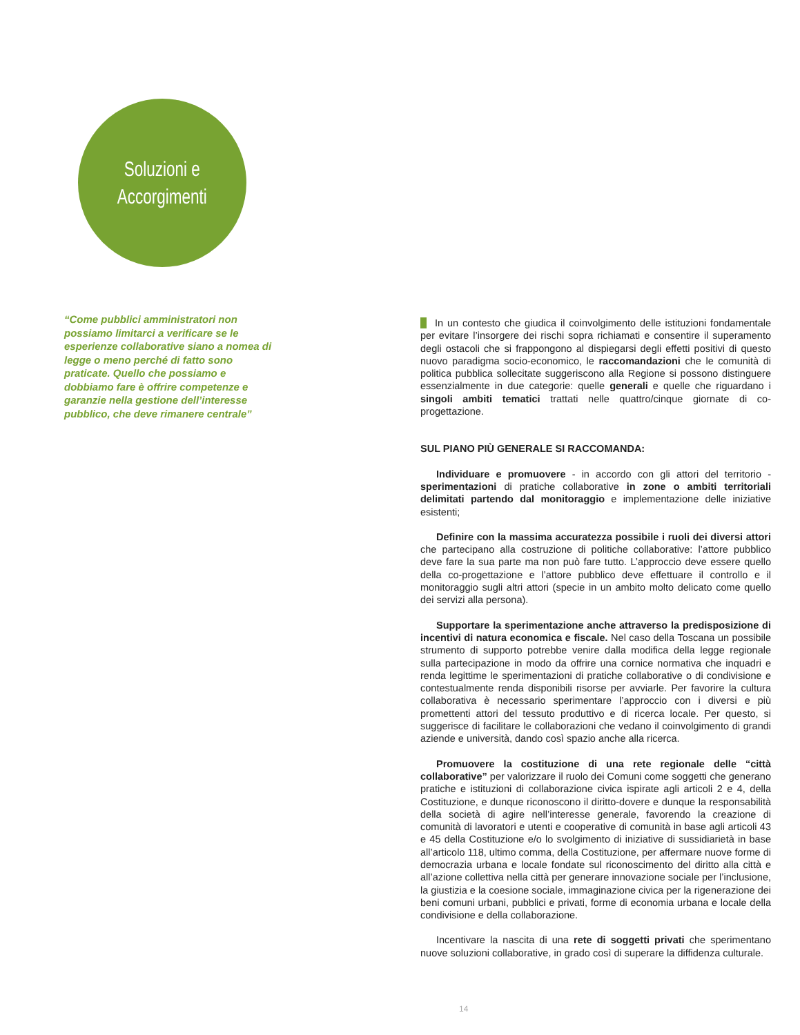Soluzioni e
Accorgimenti
“Come pubblici amministratori non possiamo limitarci a verificare se le esperienze collaborative siano a nomea di legge o meno perché di fatto sono praticate. Quello che possiamo e dobbiamo fare è offrire competenze e garanzie nella gestione dell’interesse pubblico, che deve rimanere centrale”
In un contesto che giudica il coinvolgimento delle istituzioni fondamentale per evitare l’insorgere dei rischi sopra richiamati e consentire il superamento degli ostacoli che si frappongono al dispiegarsi degli effetti positivi di questo nuovo paradigma socio-economico, le raccomandazioni che le comunità di politica pubblica sollecitate suggeriscono alla Regione si possono distinguere essenzialmente in due categorie: quelle generali e quelle che riguardano i singoli ambiti tematici trattati nelle quattro/cinque giornate di co-progettazione.
SUL PIANO PIÙ GENERALE SI RACCOMANDA:
Individuare e promuovere - in accordo con gli attori del territorio - sperimentazioni di pratiche collaborative in zone o ambiti territoriali delimitati partendo dal monitoraggio e implementazione delle iniziative esistenti;
Definire con la massima accuratezza possibile i ruoli dei diversi attori che partecipano alla costruzione di politiche collaborative: l’attore pubblico deve fare la sua parte ma non può fare tutto. L’approccio deve essere quello della co-progettazione e l’attore pubblico deve effettuare il controllo e il monitoraggio sugli altri attori (specie in un ambito molto delicato come quello dei servizi alla persona).
Supportare la sperimentazione anche attraverso la predisposizione di incentivi di natura economica e fiscale. Nel caso della Toscana un possibile strumento di supporto potrebbe venire dalla modifica della legge regionale sulla partecipazione in modo da offrire una cornice normativa che inquadri e renda legittime le sperimentazioni di pratiche collaborative o di condivisione e contestualmente renda disponibili risorse per avviarle. Per favorire la cultura collaborativa è necessario sperimentare l’approccio con i diversi e più promettenti attori del tessuto produttivo e di ricerca locale. Per questo, si suggerisce di facilitare le collaborazioni che vedano il coinvolgimento di grandi aziende e università, dando così spazio anche alla ricerca.
Promuovere la costituzione di una rete regionale delle “città collaborative” per valorizzare il ruolo dei Comuni come soggetti che generano pratiche e istituzioni di collaborazione civica ispirate agli articoli 2 e 4, della Costituzione, e dunque riconoscono il diritto-dovere e dunque la responsabilità della società di agire nell’interesse generale, favorendo la creazione di comunità di lavoratori e utenti e cooperative di comunità in base agli articoli 43 e 45 della Costituzione e/o lo svolgimento di iniziative di sussidiarietà in base all’articolo 118, ultimo comma, della Costituzione, per affermare nuove forme di democrazia urbana e locale fondate sul riconoscimento del diritto alla città e all’azione collettiva nella città per generare innovazione sociale per l’inclusione, la giustizia e la coesione sociale, immaginazione civica per la rigenerazione dei beni comuni urbani, pubblici e privati, forme di economia urbana e locale della condivisione e della collaborazione.
Incentivare la nascita di una rete di soggetti privati che sperimentano nuove soluzioni collaborative, in grado così di superare la diffidenza culturale.
14